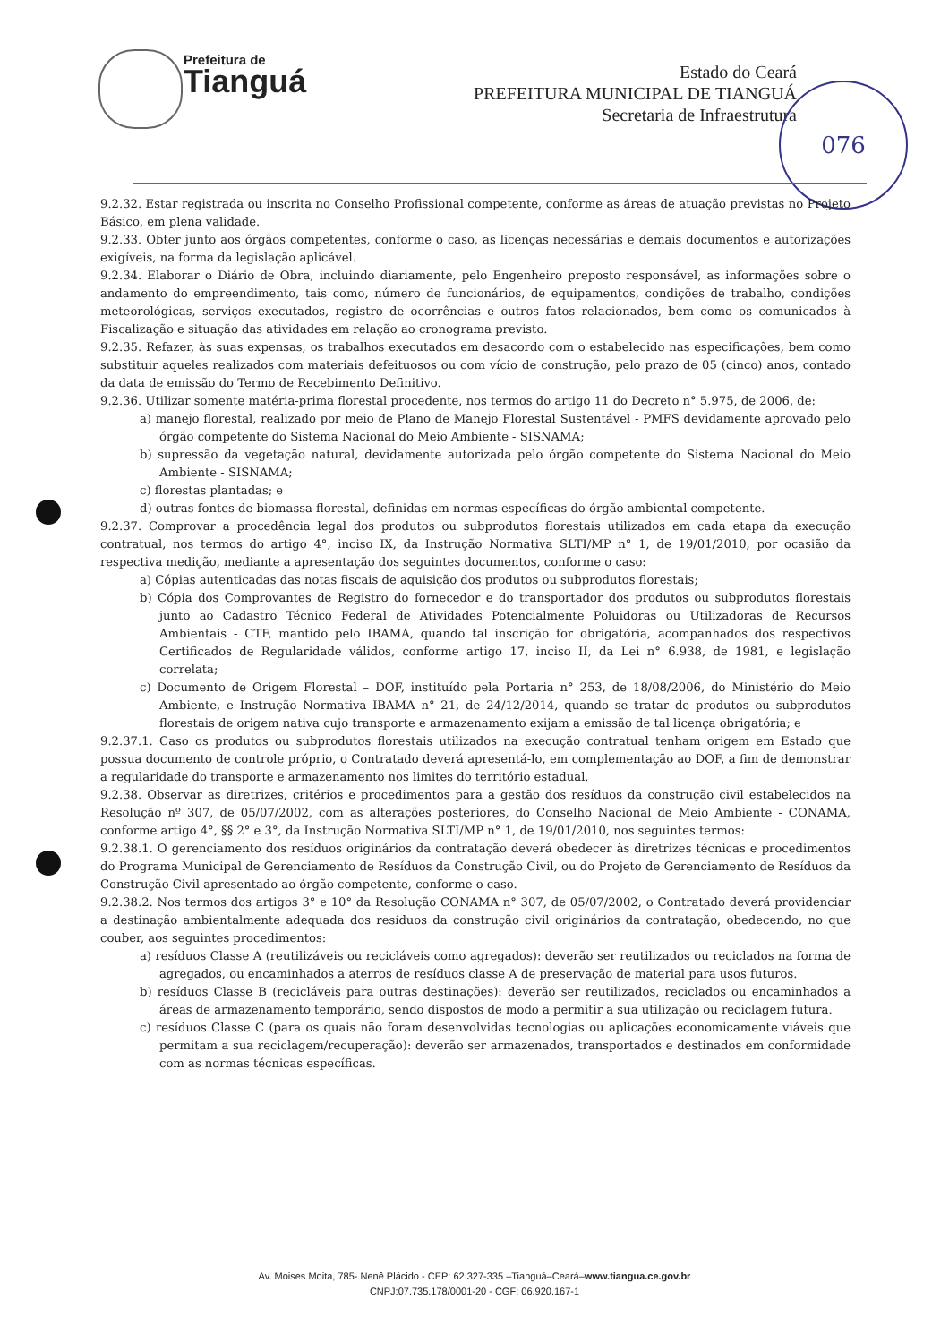Prefeitura de
Tianguá
Estado do Ceará
PREFEITURA MUNICIPAL DE TIANGUÁ
Secretaria de Infraestrutura
076
9.2.32. Estar registrada ou inscrita no Conselho Profissional competente, conforme as áreas de atuação previstas no Projeto Básico, em plena validade.
9.2.33. Obter junto aos órgãos competentes, conforme o caso, as licenças necessárias e demais documentos e autorizações exigíveis, na forma da legislação aplicável.
9.2.34. Elaborar o Diário de Obra, incluindo diariamente, pelo Engenheiro preposto responsável, as informações sobre o andamento do empreendimento, tais como, número de funcionários, de equipamentos, condições de trabalho, condições meteorológicas, serviços executados, registro de ocorrências e outros fatos relacionados, bem como os comunicados à Fiscalização e situação das atividades em relação ao cronograma previsto.
9.2.35. Refazer, às suas expensas, os trabalhos executados em desacordo com o estabelecido nas especificações, bem como substituir aqueles realizados com materiais defeituosos ou com vício de construção, pelo prazo de 05 (cinco) anos, contado da data de emissão do Termo de Recebimento Definitivo.
9.2.36. Utilizar somente matéria-prima florestal procedente, nos termos do artigo 11 do Decreto n° 5.975, de 2006, de:
a) manejo florestal, realizado por meio de Plano de Manejo Florestal Sustentável - PMFS devidamente aprovado pelo órgão competente do Sistema Nacional do Meio Ambiente - SISNAMA;
b) supressão da vegetação natural, devidamente autorizada pelo órgão competente do Sistema Nacional do Meio Ambiente - SISNAMA;
c) florestas plantadas; e
d) outras fontes de biomassa florestal, definidas em normas específicas do órgão ambiental competente.
9.2.37. Comprovar a procedência legal dos produtos ou subprodutos florestais utilizados em cada etapa da execução contratual, nos termos do artigo 4°, inciso IX, da Instrução Normativa SLTI/MP n° 1, de 19/01/2010, por ocasião da respectiva medição, mediante a apresentação dos seguintes documentos, conforme o caso:
a) Cópias autenticadas das notas fiscais de aquisição dos produtos ou subprodutos florestais;
b) Cópia dos Comprovantes de Registro do fornecedor e do transportador dos produtos ou subprodutos florestais junto ao Cadastro Técnico Federal de Atividades Potencialmente Poluidoras ou Utilizadoras de Recursos Ambientais - CTF, mantido pelo IBAMA, quando tal inscrição for obrigatória, acompanhados dos respectivos Certificados de Regularidade válidos, conforme artigo 17, inciso II, da Lei n° 6.938, de 1981, e legislação correlata;
c) Documento de Origem Florestal – DOF, instituído pela Portaria n° 253, de 18/08/2006, do Ministério do Meio Ambiente, e Instrução Normativa IBAMA n° 21, de 24/12/2014, quando se tratar de produtos ou subprodutos florestais de origem nativa cujo transporte e armazenamento exijam a emissão de tal licença obrigatória; e
9.2.37.1. Caso os produtos ou subprodutos florestais utilizados na execução contratual tenham origem em Estado que possua documento de controle próprio, o Contratado deverá apresentá-lo, em complementação ao DOF, a fim de demonstrar a regularidade do transporte e armazenamento nos limites do território estadual.
9.2.38. Observar as diretrizes, critérios e procedimentos para a gestão dos resíduos da construção civil estabelecidos na Resolução nº 307, de 05/07/2002, com as alterações posteriores, do Conselho Nacional de Meio Ambiente - CONAMA, conforme artigo 4°, §§ 2° e 3°, da Instrução Normativa SLTI/MP n° 1, de 19/01/2010, nos seguintes termos:
9.2.38.1. O gerenciamento dos resíduos originários da contratação deverá obedecer às diretrizes técnicas e procedimentos do Programa Municipal de Gerenciamento de Resíduos da Construção Civil, ou do Projeto de Gerenciamento de Resíduos da Construção Civil apresentado ao órgão competente, conforme o caso.
9.2.38.2. Nos termos dos artigos 3° e 10° da Resolução CONAMA n° 307, de 05/07/2002, o Contratado deverá providenciar a destinação ambientalmente adequada dos resíduos da construção civil originários da contratação, obedecendo, no que couber, aos seguintes procedimentos:
a) resíduos Classe A (reutilizáveis ou recicláveis como agregados): deverão ser reutilizados ou reciclados na forma de agregados, ou encaminhados a aterros de resíduos classe A de preservação de material para usos futuros.
b) resíduos Classe B (recicláveis para outras destinações): deverão ser reutilizados, reciclados ou encaminhados a áreas de armazenamento temporário, sendo dispostos de modo a permitir a sua utilização ou reciclagem futura.
c) resíduos Classe C (para os quais não foram desenvolvidas tecnologias ou aplicações economicamente viáveis que permitam a sua reciclagem/recuperação): deverão ser armazenados, transportados e destinados em conformidade com as normas técnicas específicas.
Av. Moises Moita, 785- Nenê Plácido - CEP: 62.327-335 –Tianguá–Ceará–www.tiangua.ce.gov.br
CNPJ:07.735.178/0001-20 - CGF: 06.920.167-1